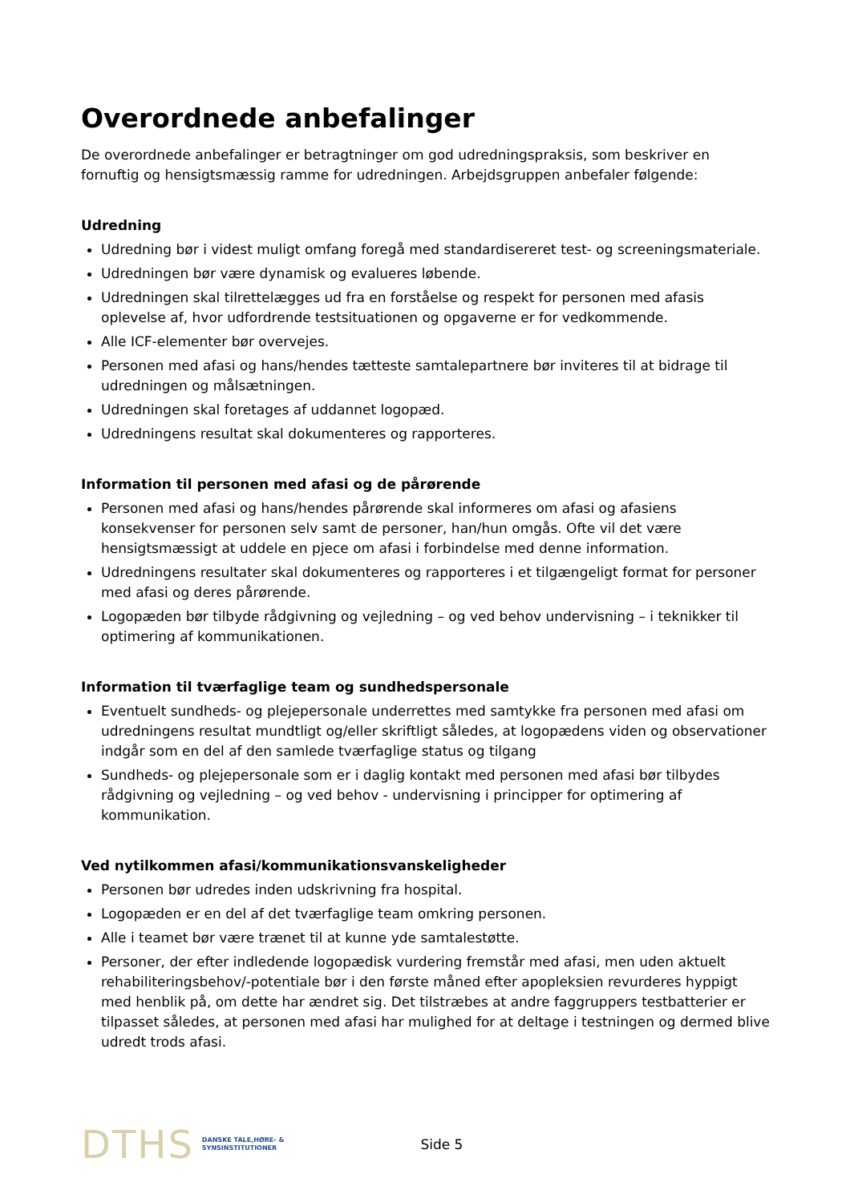Overordnede anbefalinger
De overordnede anbefalinger er betragtninger om god udredningspraksis, som beskriver en fornuftig og hensigtsmæssig ramme for udredningen. Arbejdsgruppen anbefaler følgende:
Udredning
Udredning bør i videst muligt omfang foregå med standardisereret test- og screeningsmateriale.
Udredningen bør være dynamisk og evalueres løbende.
Udredningen skal tilrettelægges ud fra en forståelse og respekt for personen med afasis oplevelse af, hvor udfordrende testsituationen og opgaverne er for vedkommende.
Alle ICF-elementer bør overvejes.
Personen med afasi og hans/hendes tætteste samtalepartnere bør inviteres til at bidrage til udredningen og målsætningen.
Udredningen skal foretages af uddannet logopæd.
Udredningens resultat skal dokumenteres og rapporteres.
Information til personen med afasi og de pårørende
Personen med afasi og hans/hendes pårørende skal informeres om afasi og afasiens konsekvenser for personen selv samt de personer, han/hun omgås. Ofte vil det være hensigtsmæssigt at uddele en pjece om afasi i forbindelse med denne information.
Udredningens resultater skal dokumenteres og rapporteres i et tilgængeligt format for personer med afasi og deres pårørende.
Logopæden bør tilbyde rådgivning og vejledning – og ved behov undervisning – i teknikker til optimering af kommunikationen.
Information til tværfaglige team og sundhedspersonale
Eventuelt sundheds- og plejepersonale underrettes med samtykke fra personen med afasi om udredningens resultat mundtligt og/eller skriftligt således, at logopædens viden og observationer indgår som en del af den samlede tværfaglige status og tilgang
Sundheds- og plejepersonale som er i daglig kontakt med personen med afasi bør tilbydes rådgivning og vejledning – og ved behov - undervisning i principper for optimering af kommunikation.
Ved nytilkommen afasi/kommunikationsvanskeligheder
Personen bør udredes inden udskrivning fra hospital.
Logopæden er en del af det tværfaglige team omkring personen.
Alle i teamet bør være trænet til at kunne yde samtalestøtte.
Personer, der efter indledende logopædisk vurdering fremstår med afasi, men uden aktuelt rehabiliteringsbehov/-potentiale bør i den første måned efter apopleksien revurderes hyppigt med henblik på, om dette har ændret sig. Det tilstræbes at andre faggruppers testbatterier er tilpasset således, at personen med afasi har mulighed for at deltage i testningen og dermed blive udredt trods afasi.
DTHS DANSKE TALE,HØRE- &
SYNSINSTITUTIONER Side 5